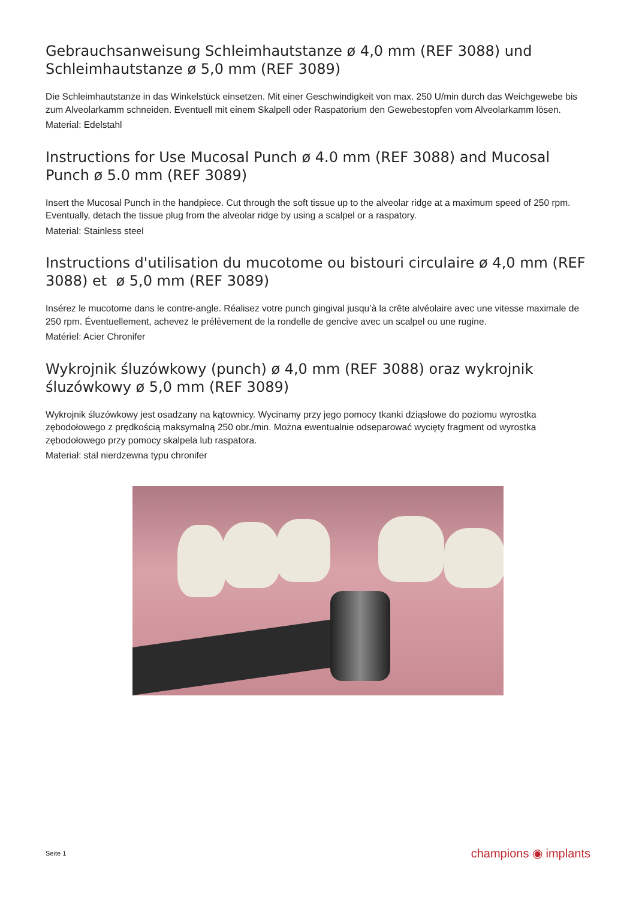Gebrauchsanweisung Schleimhautstanze ø 4,0 mm (REF 3088) und Schleimhautstanze ø 5,0 mm (REF 3089)
Die Schleimhautstanze in das Winkelstück einsetzen. Mit einer Geschwindigkeit von max. 250 U/min durch das Weichgewebe bis zum Alveolarkamm schneiden. Eventuell mit einem Skalpell oder Raspatorium den Gewebestopfen vom Alveolarkamm lösen.
Material: Edelstahl
Instructions for Use Mucosal Punch ø 4.0 mm (REF 3088) and Mucosal Punch ø 5.0 mm (REF 3089)
Insert the Mucosal Punch in the handpiece. Cut through the soft tissue up to the alveolar ridge at a maximum speed of 250 rpm. Eventually, detach the tissue plug from the alveolar ridge by using a scalpel or a raspatory.
Material: Stainless steel
Instructions d'utilisation du mucotome ou bistouri circulaire ø 4,0 mm (REF 3088) et ø 5,0 mm (REF 3089)
Insérez le mucotome dans le contre-angle. Réalisez votre punch gingival jusqu’à la crête alvéolaire avec une vitesse maximale de 250 rpm. Éventuellement, achevez le prélèvement de la rondelle de gencive avec un scalpel ou une rugine.
Matériel: Acier Chronifer
Wykrojnik śluzówkowy (punch) ø 4,0 mm (REF 3088) oraz wykrojnik śluzówkowy ø 5,0 mm (REF 3089)
Wykrojnik śluzówkowy jest osadzany na kątownicy. Wycinamy przy jego pomocy tkanki dziąsłowe do poziomu wyrostka zębodołowego z prędkością maksymalną 250 obr./min. Można ewentualnie odseparować wycięty fragment od wyrostka zębodołowego przy pomocy skalpela lub raspatora.
Materiał: stal nierdzewna typu chronifer
Seite 1 champions ◉ implants